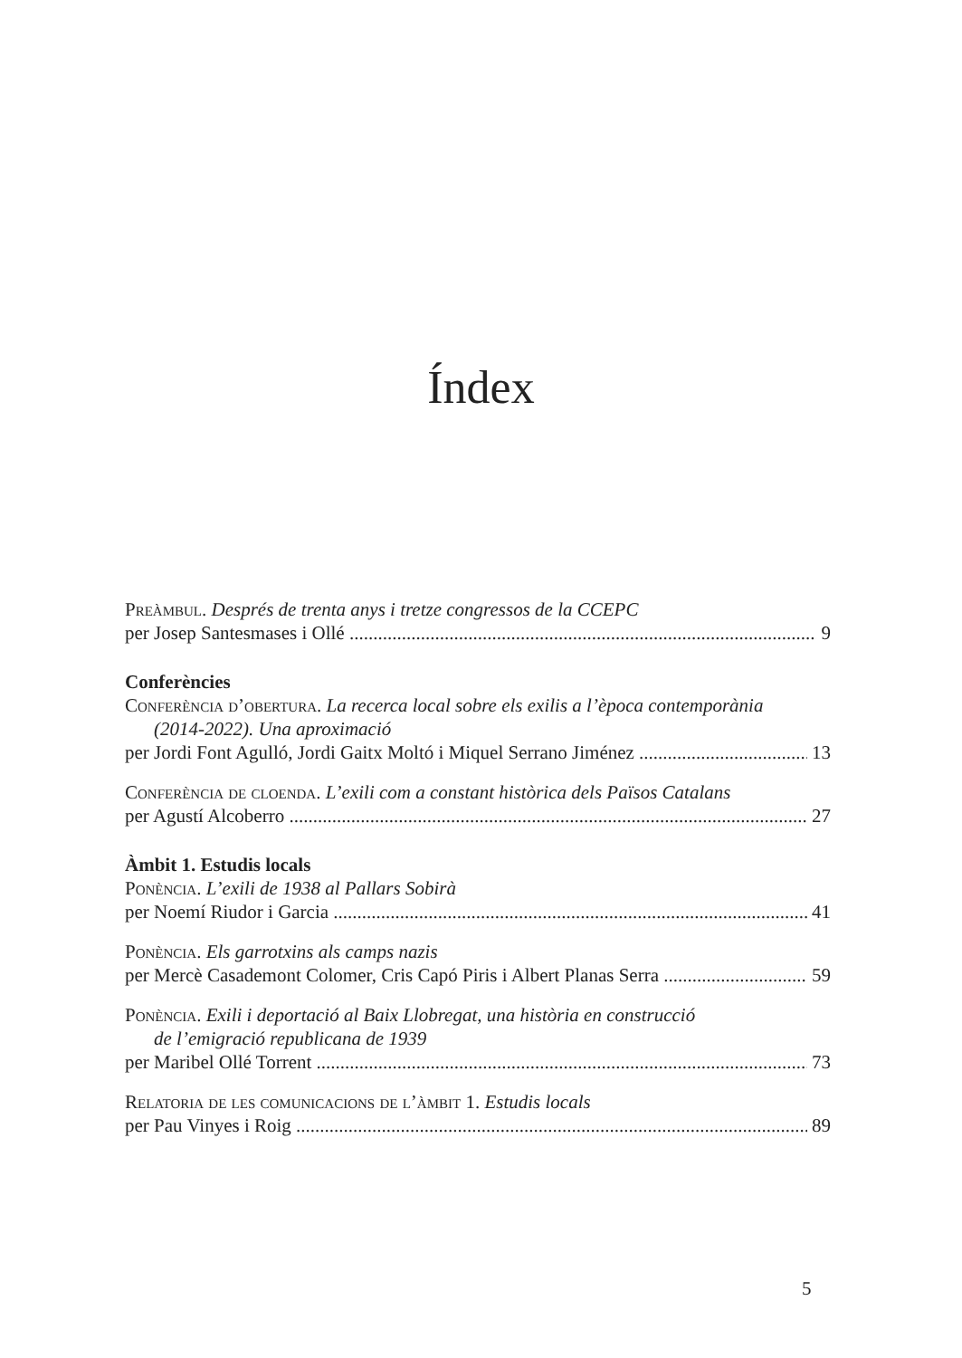Índex
Preàmbul. Després de trenta anys i tretze congressos de la CCEPC
per Josep Santesmases i Ollé 9
Conferències
Conferència d’obertura. La recerca local sobre els exilis a l’època contemporània
(2014-2022). Una aproximació
per Jordi Font Agulló, Jordi Gaitx Moltó i Miquel Serrano Jiménez 13
Conferència de cloenda. L’exili com a constant històrica dels Països Catalans
per Agustí Alcoberro 27
Àmbit 1. Estudis locals
Ponència. L’exili de 1938 al Pallars Sobirà
per Noemí Riudor i Garcia 41
Ponència. Els garrotxins als camps nazis
per Mercè Casademont Colomer, Cris Capó Piris i Albert Planas Serra 59
Ponència. Exili i deportació al Baix Llobregat, una història en construcció
de l’emigració republicana de 1939
per Maribel Ollé Torrent 73
Relatoria de les comunicacions de l’àmbit 1. Estudis locals
per Pau Vinyes i Roig 89
5